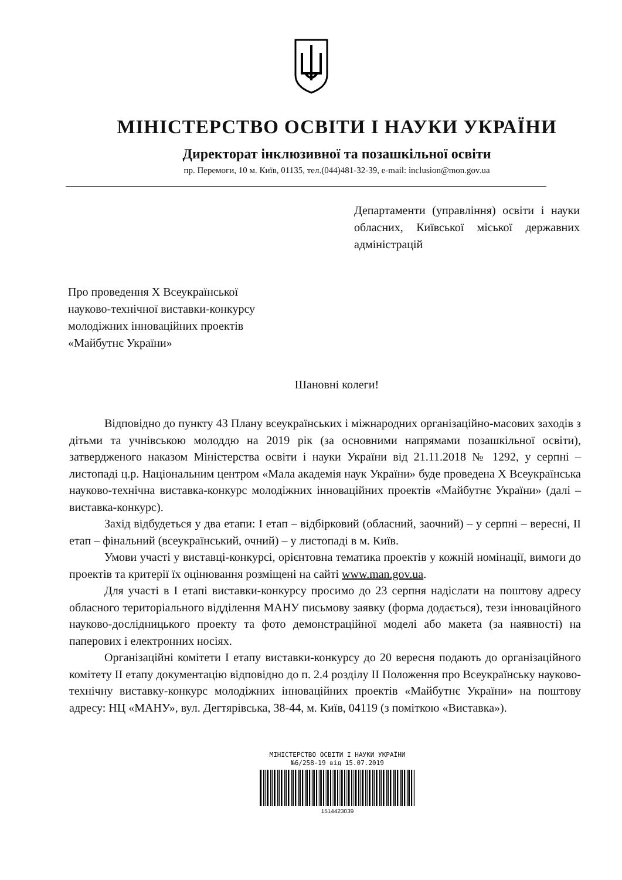МІНІСТЕРСТВО ОСВІТИ І НАУКИ УКРАЇНИ
Директорат інклюзивної та позашкільної освіти
пр. Перемоги, 10 м. Київ, 01135, тел.(044)481-32-39, e-mail: inclusion@mon.gov.ua
Департаменти (управління) освіти і науки обласних, Київської міської державних адміністрацій
Про проведення Х Всеукраїнської
науково-технічної виставки-конкурсу
молодіжних інноваційних проектів
«Майбутнє України»
Шановні колеги!
Відповідно до пункту 43 Плану всеукраїнських і міжнародних організаційно-масових заходів з дітьми та учнівською молоддю на 2019 рік (за основними напрямами позашкільної освіти), затвердженого наказом Міністерства освіти і науки України від 21.11.2018 № 1292, у серпні – листопаді ц.р. Національним центром «Мала академія наук України» буде проведена Х Всеукраїнська науково-технічна виставка-конкурс молодіжних інноваційних проектів «Майбутнє України» (далі – виставка-конкурс).
Захід відбудеться у два етапи: І етап – відбірковий (обласний, заочний) – у серпні – вересні, ІІ етап – фінальний (всеукраїнський, очний) – у листопаді в м. Київ.
Умови участі у виставці-конкурсі, орієнтовна тематика проектів у кожній номінації, вимоги до проектів та критерії їх оцінювання розміщені на сайті www.man.gov.ua.
Для участі в І етапі виставки-конкурсу просимо до 23 серпня надіслати на поштову адресу обласного територіального відділення МАНУ письмову заявку (форма додається), тези інноваційного науково-дослідницького проекту та фото демонстраційної моделі або макета (за наявності) на паперових і електронних носіях.
Організаційні комітети І етапу виставки-конкурсу до 20 вересня подають до організаційного комітету ІІ етапу документацію відповідно до п. 2.4 розділу ІІ Положення про Всеукраїнську науково-технічну виставку-конкурс молодіжних інноваційних проектів «Майбутнє України» на поштову адресу: НЦ «МАНУ», вул. Дегтярівська, 38-44, м. Київ, 04119 (з поміткою «Виставка»).
МІНІСТЕРСТВО ОСВІТИ І НАУКИ УКРАЇНИ
№6/258-19 від 15.07.2019
1514423039